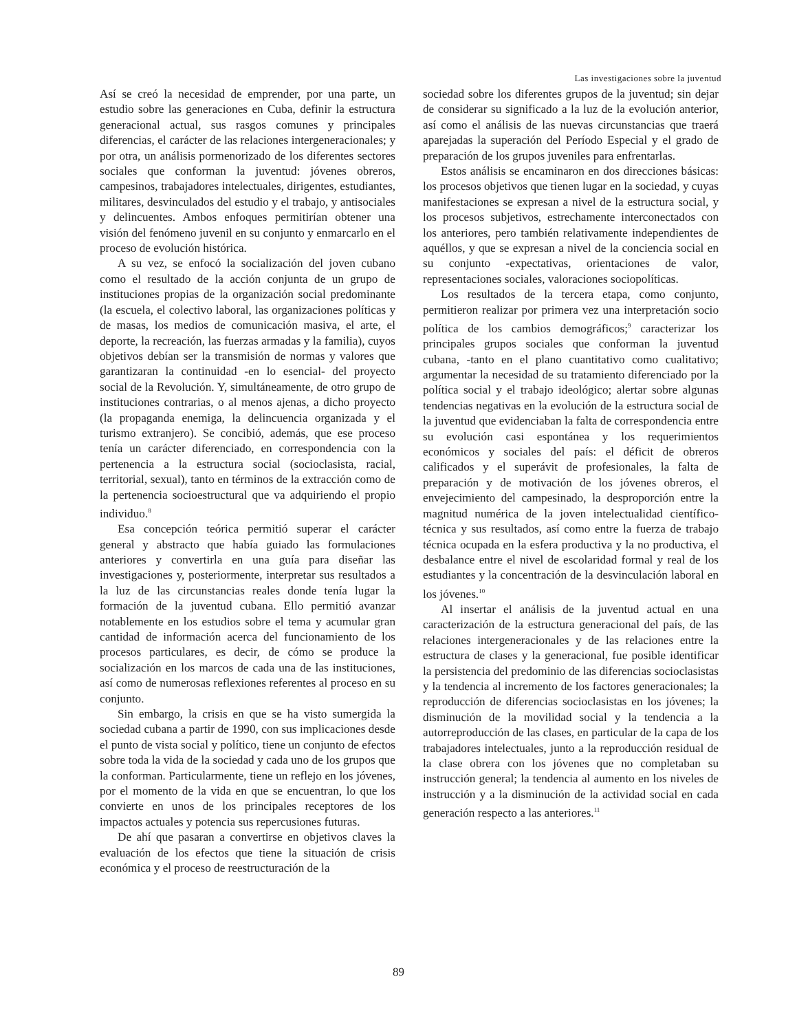Las investigaciones sobre la juventud
Así se creó la necesidad de emprender, por una parte, un estudio sobre las generaciones en Cuba, definir la estructura generacional actual, sus rasgos comunes y principales diferencias, el carácter de las relaciones intergeneracionales; y por otra, un análisis pormenorizado de los diferentes sectores sociales que conforman la juventud: jóvenes obreros, campesinos, trabajadores intelectuales, dirigentes, estudiantes, militares, desvinculados del estudio y el trabajo, y antisociales y delincuentes. Ambos enfoques permitirían obtener una visión del fenómeno juvenil en su conjunto y enmarcarlo en el proceso de evolución histórica.
A su vez, se enfocó la socialización del joven cubano como el resultado de la acción conjunta de un grupo de instituciones propias de la organización social predominante (la escuela, el colectivo laboral, las organizaciones políticas y de masas, los medios de comunicación masiva, el arte, el deporte, la recreación, las fuerzas armadas y la familia), cuyos objetivos debían ser la transmisión de normas y valores que garantizaran la continuidad -en lo esencial- del proyecto social de la Revolución. Y, simultáneamente, de otro grupo de instituciones contrarias, o al menos ajenas, a dicho proyecto (la propaganda enemiga, la delincuencia organizada y el turismo extranjero). Se concibió, además, que ese proceso tenía un carácter diferenciado, en correspondencia con la pertenencia a la estructura social (socioclasista, racial, territorial, sexual), tanto en términos de la extracción como de la pertenencia socioestructural que va adquiriendo el propio individuo.<sup>8</sup>
Esa concepción teórica permitió superar el carácter general y abstracto que había guiado las formulaciones anteriores y convertirla en una guía para diseñar las investigaciones y, posteriormente, interpretar sus resultados a la luz de las circunstancias reales donde tenía lugar la formación de la juventud cubana. Ello permitió avanzar notablemente en los estudios sobre el tema y acumular gran cantidad de información acerca del funcionamiento de los procesos particulares, es decir, de cómo se produce la socialización en los marcos de cada una de las instituciones, así como de numerosas reflexiones referentes al proceso en su conjunto.
Sin embargo, la crisis en que se ha visto sumergida la sociedad cubana a partir de 1990, con sus implicaciones desde el punto de vista social y político, tiene un conjunto de efectos sobre toda la vida de la sociedad y cada uno de los grupos que la conforman. Particularmente, tiene un reflejo en los jóvenes, por el momento de la vida en que se encuentran, lo que los convierte en unos de los principales receptores de los impactos actuales y potencia sus repercusiones futuras.
De ahí que pasaran a convertirse en objetivos claves la evaluación de los efectos que tiene la situación de crisis económica y el proceso de reestructuración de la
sociedad sobre los diferentes grupos de la juventud; sin dejar de considerar su significado a la luz de la evolución anterior, así como el análisis de las nuevas circunstancias que traerá aparejadas la superación del Período Especial y el grado de preparación de los grupos juveniles para enfrentarlas.
Estos análisis se encaminaron en dos direcciones básicas: los procesos objetivos que tienen lugar en la sociedad, y cuyas manifestaciones se expresan a nivel de la estructura social, y los procesos subjetivos, estrechamente interconectados con los anteriores, pero también relativamente independientes de aquéllos, y que se expresan a nivel de la conciencia social en su conjunto -expectativas, orientaciones de valor, representaciones sociales, valoraciones sociopolíticas.
Los resultados de la tercera etapa, como conjunto, permitieron realizar por primera vez una interpretación socio política de los cambios demográficos;<sup>9</sup> caracterizar los principales grupos sociales que conforman la juventud cubana, -tanto en el plano cuantitativo como cualitativo; argumentar la necesidad de su tratamiento diferenciado por la política social y el trabajo ideológico; alertar sobre algunas tendencias negativas en la evolución de la estructura social de la juventud que evidenciaban la falta de correspondencia entre su evolución casi espontánea y los requerimientos económicos y sociales del país: el déficit de obreros calificados y el superávit de profesionales, la falta de preparación y de motivación de los jóvenes obreros, el envejecimiento del campesinado, la desproporción entre la magnitud numérica de la joven intelectualidad científico-técnica y sus resultados, así como entre la fuerza de trabajo técnica ocupada en la esfera productiva y la no productiva, el desbalance entre el nivel de escolaridad formal y real de los estudiantes y la concentración de la desvinculación laboral en los jóvenes.<sup>10</sup>
Al insertar el análisis de la juventud actual en una caracterización de la estructura generacional del país, de las relaciones intergeneracionales y de las relaciones entre la estructura de clases y la generacional, fue posible identificar la persistencia del predominio de las diferencias socioclasistas y la tendencia al incremento de los factores generacionales; la reproducción de diferencias socioclasistas en los jóvenes; la disminución de la movilidad social y la tendencia a la autorreproducción de las clases, en particular de la capa de los trabajadores intelectuales, junto a la reproducción residual de la clase obrera con los jóvenes que no completaban su instrucción general; la tendencia al aumento en los niveles de instrucción y a la disminución de la actividad social en cada generación respecto a las anteriores.<sup>11</sup>
89